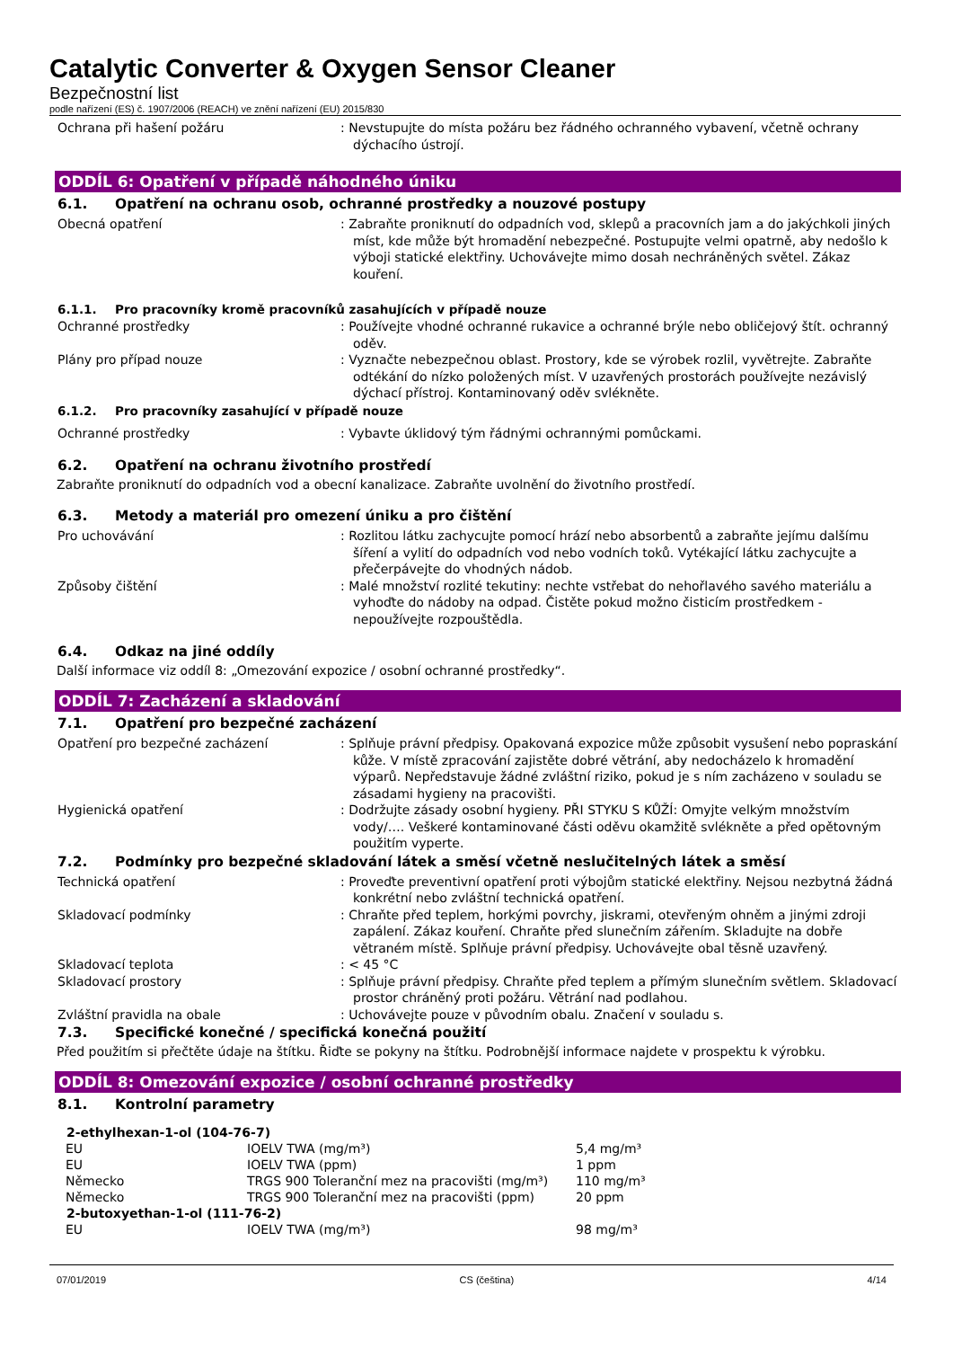Catalytic Converter & Oxygen Sensor Cleaner
Bezpečnostní list
podle nařízení (ES) č. 1907/2006 (REACH) ve znění nařízení (EU) 2015/830
Ochrana při hašení požáru : Nevstupujte do místa požáru bez řádného ochranného vybavení, včetně ochrany dýchacího ústrojí.
ODDÍL 6: Opatření v případě náhodného úniku
6.1. Opatření na ochranu osob, ochranné prostředky a nouzové postupy
Obecná opatření : Zabraňte proniknutí do odpadních vod, sklepů a pracovních jam a do jakýchkoli jiných míst, kde může být hromadění nebezpečné. Postupujte velmi opatrně, aby nedošlo k výboji statické elektřiny. Uchovávejte mimo dosah nechráněných světel. Zákaz kouření.
6.1.1. Pro pracovníky kromě pracovníků zasahujících v případě nouze
Ochranné prostředky : Používejte vhodné ochranné rukavice a ochranné brýle nebo obličejový štít. ochranný oděv.
Plány pro případ nouze : Vyznačte nebezpečnou oblast. Prostory, kde se výrobek rozlil, vyvětrejte. Zabraňte odtékání do nízko položených míst. V uzavřených prostorách používejte nezávislý dýchací přístroj. Kontaminovaný oděv svlékněte.
6.1.2. Pro pracovníky zasahující v případě nouze
Ochranné prostředky : Vybavte úklidový tým řádnými ochrannými pomůckami.
6.2. Opatření na ochranu životního prostředí
Zabraňte proniknutí do odpadních vod a obecní kanalizace. Zabraňte uvolnění do životního prostředí.
6.3. Metody a materiál pro omezení úniku a pro čištění
Pro uchovávání : Rozlitou látku zachycujte pomocí hrází nebo absorbentů a zabraňte jejímu dalšímu šíření a vylití do odpadních vod nebo vodních toků. Vytékající látku zachycujte a přečerpávejte do vhodných nádob.
Způsoby čištění : Malé množství rozlité tekutiny: nechte vstřebat do nehořlavého savého materiálu a vyhoďte do nádoby na odpad. Čistěte pokud možno čisticím prostředkem - nepoužívejte rozpouštědla.
6.4. Odkaz na jiné oddíly
Další informace viz oddíl 8: „Omezování expozice / osobní ochranné prostředky“.
ODDÍL 7: Zacházení a skladování
7.1. Opatření pro bezpečné zacházení
Opatření pro bezpečné zacházení : Splňuje právní předpisy. Opakovaná expozice může způsobit vysušení nebo popraskání kůže. V místě zpracování zajistěte dobré větrání, aby nedocházelo k hromadění výparů. Nepředstavuje žádné zvláštní riziko, pokud je s ním zacházeno v souladu se zásadami hygieny na pracovišti.
Hygienická opatření : Dodržujte zásady osobní hygieny. PŘI STYKU S KŮŽÍ: Omyjte velkým množstvím vody/…. Veškeré kontaminované části oděvu okamžitě svlékněte a před opětovným použitím vyperte.
7.2. Podmínky pro bezpečné skladování látek a směsí včetně neslučitelných látek a směsí
Technická opatření : Proveďte preventivní opatření proti výbojům statické elektřiny. Nejsou nezbytná žádná konkrétní nebo zvláštní technická opatření.
Skladovací podmínky : Chraňte před teplem, horkými povrchy, jiskrami, otevřeným ohněm a jinými zdroji zapálení. Zákaz kouření. Chraňte před slunečním zářením. Skladujte na dobře větraném místě. Splňuje právní předpisy. Uchovávejte obal těsně uzavřený.
Skladovací teplota : < 45 °C
Skladovací prostory : Splňuje právní předpisy. Chraňte před teplem a přímým slunečním světlem. Skladovací prostor chráněný proti požáru. Větrání nad podlahou.
Zvláštní pravidla na obale : Uchovávejte pouze v původním obalu. Značení v souladu s.
7.3. Specifické konečné / specifická konečná použití
Před použitím si přečtěte údaje na štítku. Řiďte se pokyny na štítku. Podrobnější informace najdete v prospektu k výrobku.
ODDÍL 8: Omezování expozice / osobní ochranné prostředky
8.1. Kontrolní parametry
| 2-ethylhexan-1-ol (104-76-7) | | |
| --- | --- | --- |
| EU | IOELV TWA (mg/m³) | 5,4 mg/m³ |
| EU | IOELV TWA (ppm) | 1 ppm |
| Německo | TRGS 900 Toleranční mez na pracovišti (mg/m³) | 110 mg/m³ |
| Německo | TRGS 900 Toleranční mez na pracovišti (ppm) | 20 ppm |
| 2-butoxyethan-1-ol (111-76-2) | | |
| EU | IOELV TWA (mg/m³) | 98 mg/m³ |
07/01/2019 CS (čeština) 4/14